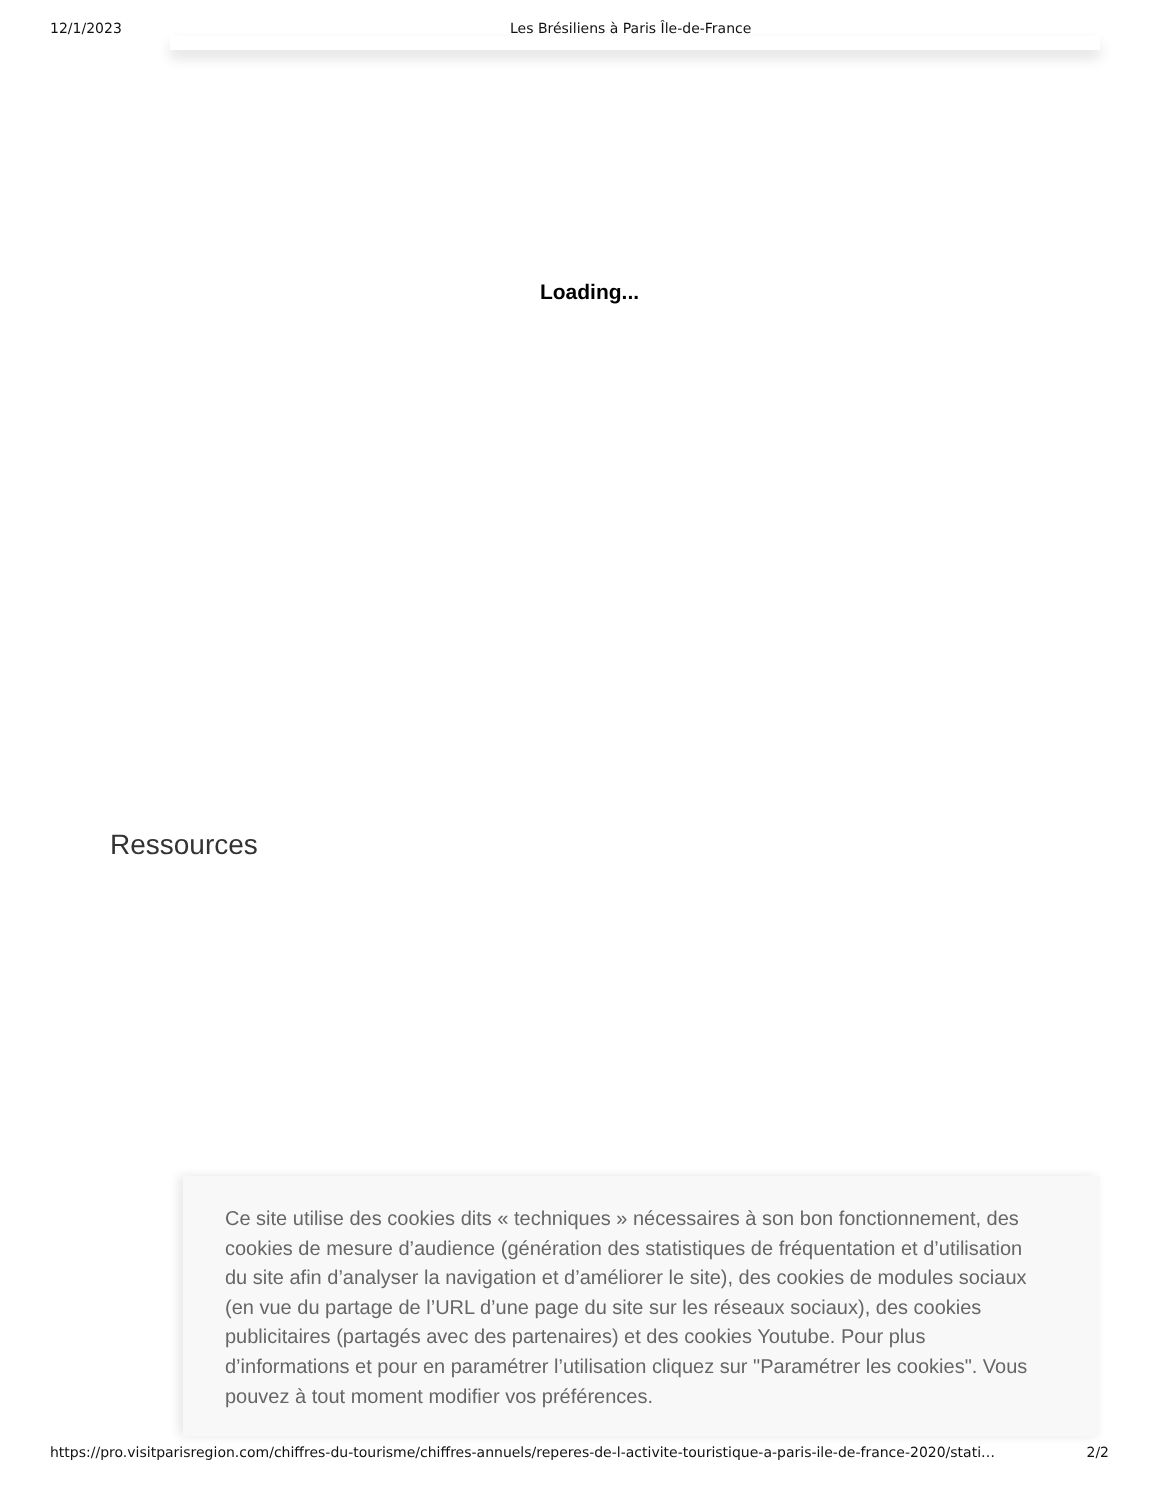12/1/2023 Les Brésiliens à Paris Île-de-France
Loading...
Ressources
Ce site utilise des cookies dits « techniques » nécessaires à son bon fonctionnement, des cookies de mesure d’audience (génération des statistiques de fréquentation et d’utilisation du site afin d’analyser la navigation et d’améliorer le site), des cookies de modules sociaux (en vue du partage de l’URL d’une page du site sur les réseaux sociaux), des cookies publicitaires (partagés avec des partenaires) et des cookies Youtube. Pour plus d’informations et pour en paramétrer l’utilisation cliquez sur "Paramétrer les cookies". Vous pouvez à tout moment modifier vos préférences.
https://pro.visitparisregion.com/chiffres-du-tourisme/chiffres-annuels/reperes-de-l-activite-touristique-a-paris-ile-de-france-2020/stati… 2/2